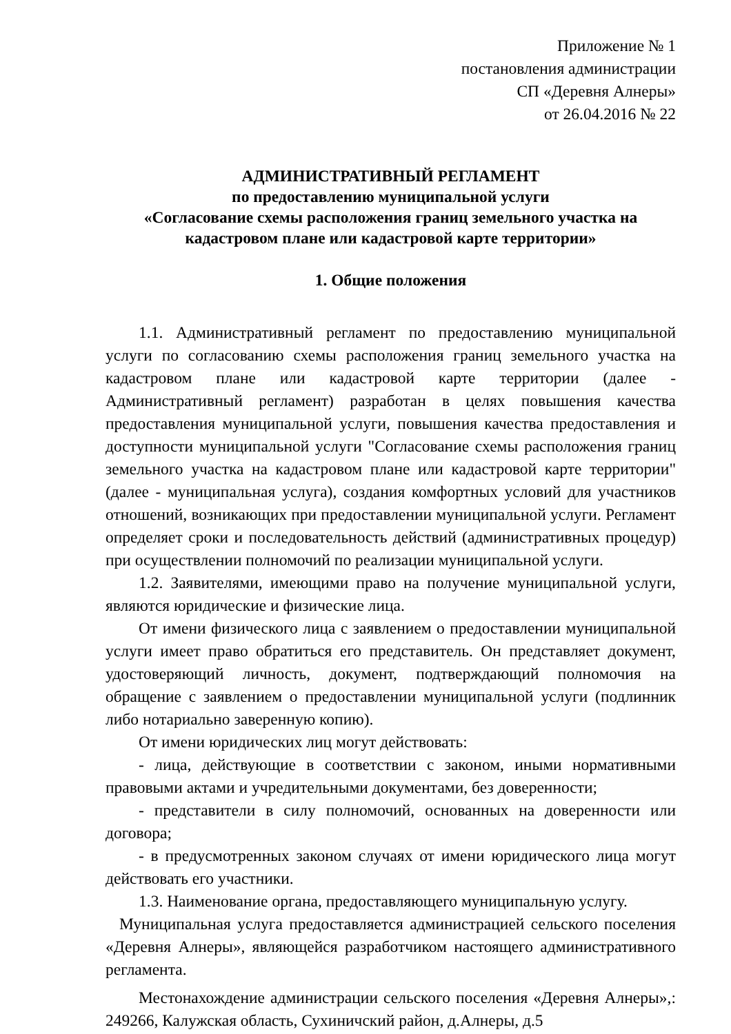Приложение № 1
постановления администрации
СП «Деревня Алнеры»
от 26.04.2016 № 22
АДМИНИСТРАТИВНЫЙ РЕГЛАМЕНТ
по предоставлению муниципальной услуги
«Согласование схемы расположения границ земельного участка на кадастровом плане или кадастровой карте территории»
1. Общие положения
1.1. Административный регламент по предоставлению муниципальной услуги по согласованию схемы расположения границ земельного участка на кадастровом плане или кадастровой карте территории (далее - Административный регламент) разработан в целях повышения качества предоставления муниципальной услуги, повышения качества предоставления и доступности муниципальной услуги "Согласование схемы расположения границ земельного участка на кадастровом плане или кадастровой карте территории" (далее - муниципальная услуга), создания комфортных условий для участников отношений, возникающих при предоставлении муниципальной услуги. Регламент определяет сроки и последовательность действий (административных процедур) при осуществлении полномочий по реализации муниципальной услуги.
1.2. Заявителями, имеющими право на получение муниципальной услуги, являются юридические и физические лица.
От имени физического лица с заявлением о предоставлении муниципальной услуги имеет право обратиться его представитель. Он представляет документ, удостоверяющий личность, документ, подтверждающий полномочия на обращение с заявлением о предоставлении муниципальной услуги (подлинник либо нотариально заверенную копию).
От имени юридических лиц могут действовать:
- лица, действующие в соответствии с законом, иными нормативными правовыми актами и учредительными документами, без доверенности;
- представители в силу полномочий, основанных на доверенности или договора;
- в предусмотренных законом случаях от имени юридического лица могут действовать его участники.
1.3. Наименование органа, предоставляющего муниципальную услугу.
Муниципальная услуга предоставляется администрацией сельского поселения «Деревня Алнеры», являющейся разработчиком настоящего административного регламента.
Местонахождение администрации сельского поселения «Деревня Алнеры»,: 249266, Калужская область, Сухиничский район, д.Алнеры, д.5